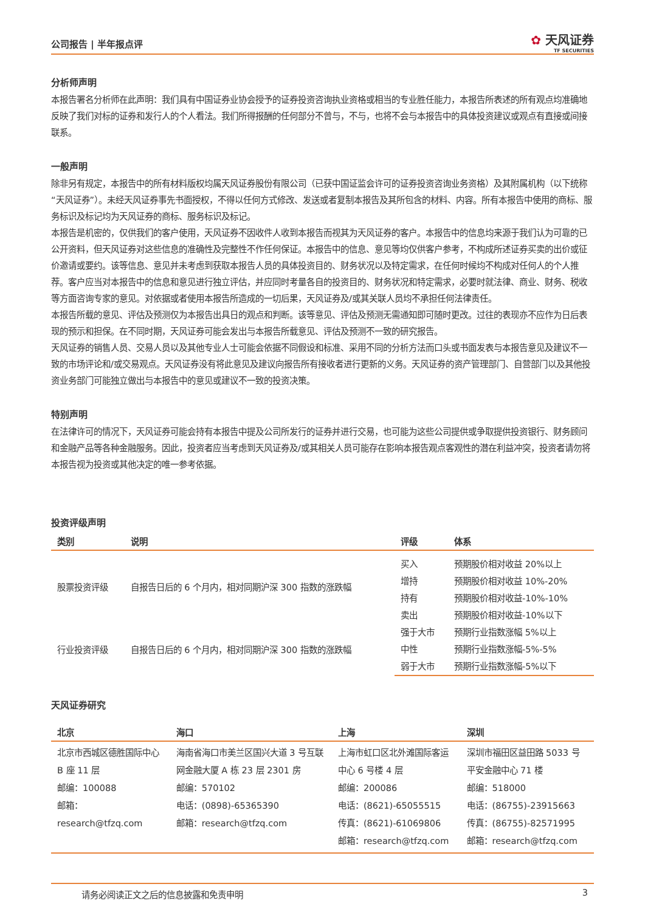公司报告 | 半年报点评
✿ 天风证券
TF SECURITIES
分析师声明
本报告署名分析师在此声明：我们具有中国证券业协会授予的证券投资咨询执业资格或相当的专业胜任能力，本报告所表述的所有观点均准确地反映了我们对标的证券和发行人的个人看法。我们所得报酬的任何部分不曾与，不与，也将不会与本报告中的具体投资建议或观点有直接或间接联系。
一般声明
除非另有规定，本报告中的所有材料版权均属天风证券股份有限公司（已获中国证监会许可的证券投资咨询业务资格）及其附属机构（以下统称“天风证券”）。未经天风证券事先书面授权，不得以任何方式修改、发送或者复制本报告及其所包含的材料、内容。所有本报告中使用的商标、服务标识及标记均为天风证券的商标、服务标识及标记。
本报告是机密的，仅供我们的客户使用，天风证券不因收件人收到本报告而视其为天风证券的客户。本报告中的信息均来源于我们认为可靠的已公开资料，但天风证券对这些信息的准确性及完整性不作任何保证。本报告中的信息、意见等均仅供客户参考，不构成所述证券买卖的出价或征价邀请或要约。该等信息、意见并未考虑到获取本报告人员的具体投资目的、财务状况以及特定需求，在任何时候均不构成对任何人的个人推荐。客户应当对本报告中的信息和意见进行独立评估，并应同时考量各自的投资目的、财务状况和特定需求，必要时就法律、商业、财务、税收等方面咨询专家的意见。对依据或者使用本报告所造成的一切后果，天风证券及/或其关联人员均不承担任何法律责任。
本报告所载的意见、评估及预测仅为本报告出具日的观点和判断。该等意见、评估及预测无需通知即可随时更改。过往的表现亦不应作为日后表现的预示和担保。在不同时期，天风证券可能会发出与本报告所载意见、评估及预测不一致的研究报告。
天风证券的销售人员、交易人员以及其他专业人士可能会依据不同假设和标准、采用不同的分析方法而口头或书面发表与本报告意见及建议不一致的市场评论和/或交易观点。天风证券没有将此意见及建议向报告所有接收者进行更新的义务。天风证券的资产管理部门、自营部门以及其他投资业务部门可能独立做出与本报告中的意见或建议不一致的投资决策。
特别声明
在法律许可的情况下，天风证券可能会持有本报告中提及公司所发行的证券并进行交易，也可能为这些公司提供或争取提供投资银行、财务顾问和金融产品等各种金融服务。因此，投资者应当考虑到天风证券及/或其相关人员可能存在影响本报告观点客观性的潜在利益冲突，投资者请勿将本报告视为投资或其他决定的唯一参考依据。
投资评级声明
| 类别 | 说明 | 评级 | 体系 |
| --- | --- | --- | --- |
| 股票投资评级 | 自报告日后的 6 个月内，相对同期沪深 300 指数的涨跌幅 | 买入 | 预期股价相对收益 20%以上 |
| | | 增持 | 预期股价相对收益 10%-20% |
| | | 持有 | 预期股价相对收益-10%-10% |
| | | 卖出 | 预期股价相对收益-10%以下 |
| 行业投资评级 | 自报告日后的 6 个月内，相对同期沪深 300 指数的涨跌幅 | 强于大市 | 预期行业指数涨幅 5%以上 |
| | | 中性 | 预期行业指数涨幅-5%-5% |
| | | 弱于大市 | 预期行业指数涨幅-5%以下 |
天风证券研究
| 北京 | 海口 | 上海 | 深圳 |
| --- | --- | --- | --- |
| 北京市西城区德胜国际中心 B 座 11 层 邮编：100088 邮箱：research@tfzq.com | 海南省海口市美兰区国兴大道 3 号互联网金融大厦 A 栋 23 层 2301 房 邮编：570102 电话：(0898)-65365390 邮箱：research@tfzq.com | 上海市虹口区北外滩国际客运中心 6 号楼 4 层 邮编：200086 电话：(8621)-65055515 传真：(8621)-61069806 邮箱：research@tfzq.com | 深圳市福田区益田路 5033 号平安金融中心 71 楼 邮编：518000 电话：(86755)-23915663 传真：(86755)-82571995 邮箱：research@tfzq.com |
请务必阅读正文之后的信息披露和免责申明 3